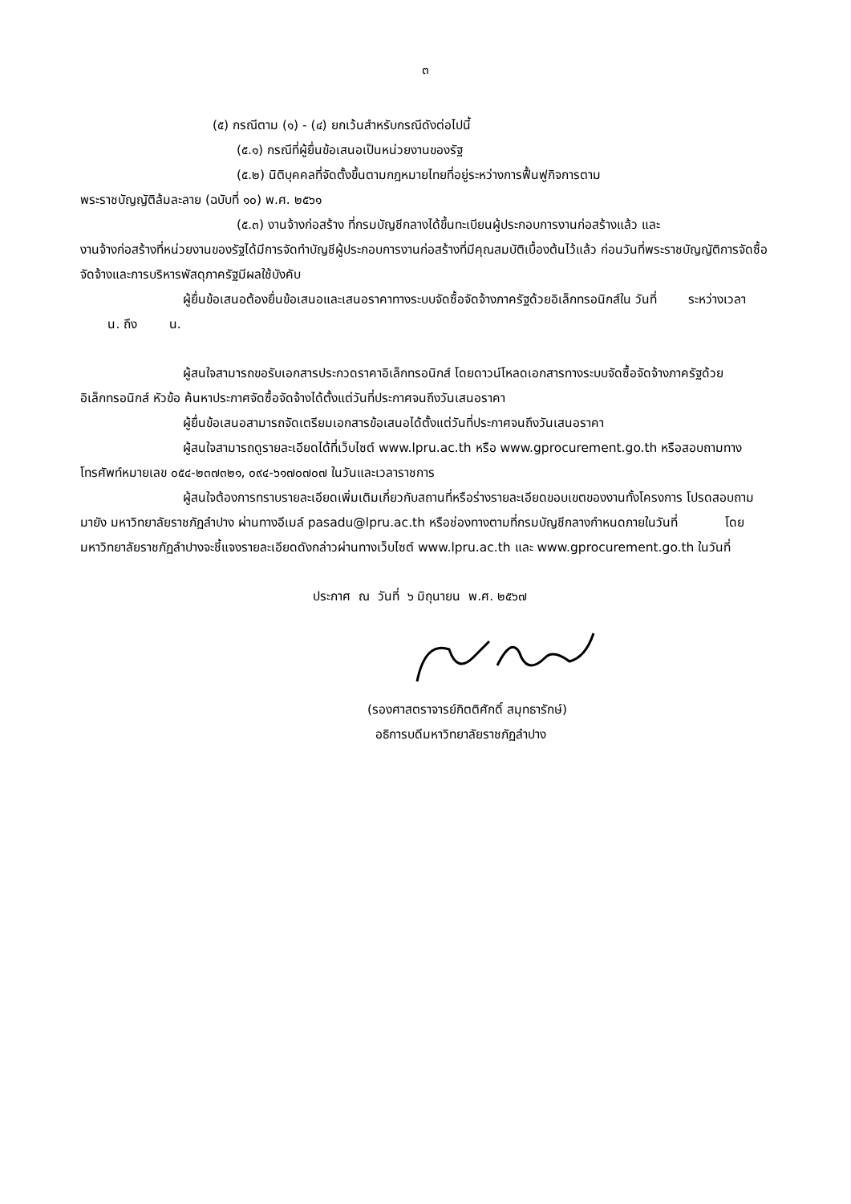๓
(๕) กรณีตาม (๑) - (๔) ยกเว้นสำหรับกรณีดังต่อไปนี้
(๕.๑) กรณีที่ผู้ยื่นข้อเสนอเป็นหน่วยงานของรัฐ
(๕.๒) นิติบุคคลที่จัดตั้งขึ้นตามกฎหมายไทยที่อยู่ระหว่างการฟื้นฟูกิจการตาม
พระราชบัญญัติล้มละลาย (ฉบับที่ ๑๐) พ.ศ. ๒๕๖๑
(๕.๓) งานจ้างก่อสร้าง ที่กรมบัญชีกลางได้ขึ้นทะเบียนผู้ประกอบการงานก่อสร้างแล้ว และ
งานจ้างก่อสร้างที่หน่วยงานของรัฐได้มีการจัดทำบัญชีผู้ประกอบการงานก่อสร้างที่มีคุณสมบัติเบื้องต้นไว้แล้ว ก่อนวันที่พระราชบัญญัติการจัดซื้อจัดจ้างและการบริหารพัสดุภาครัฐมีผลใช้บังคับ
ผู้ยื่นข้อเสนอต้องยื่นข้อเสนอและเสนอราคาทางระบบจัดซื้อจัดจ้างภาครัฐด้วยอิเล็กทรอนิกส์ใน วันที่ ระหว่างเวลา น. ถึง น.
ผู้สนใจสามารถขอรับเอกสารประกวดราคาอิเล็กทรอนิกส์ โดยดาวน์โหลดเอกสารทางระบบจัดซื้อจัดจ้างภาครัฐด้วยอิเล็กทรอนิกส์ หัวข้อ ค้นหาประกาศจัดซื้อจัดจ้างได้ตั้งแต่วันที่ประกาศจนถึงวันเสนอราคา
ผู้ยื่นข้อเสนอสามารถจัดเตรียมเอกสารข้อเสนอได้ตั้งแต่วันที่ประกาศจนถึงวันเสนอราคา
ผู้สนใจสามารถดูรายละเอียดได้ที่เว็บไซต์ www.lpru.ac.th หรือ www.gprocurement.go.th หรือสอบถามทางโทรศัพท์หมายเลข ๐๕๔-๒๓๗๓๒๑, ๐๙๔-๖๑๗๐๗๐๗ ในวันและเวลาราชการ
ผู้สนใจต้องการทราบรายละเอียดเพิ่มเติมเกี่ยวกับสถานที่หรือร่างรายละเอียดขอบเขตของงานทั้งโครงการ โปรดสอบถามมายัง มหาวิทยาลัยราชภัฏลำปาง ผ่านทางอีเมล์ pasadu@lpru.ac.th หรือช่องทางตามที่กรมบัญชีกลางกำหนดภายในวันที่ โดยมหาวิทยาลัยราชภัฏลำปางจะชี้แจงรายละเอียดดังกล่าวผ่านทางเว็บไซต์ www.lpru.ac.th และ www.gprocurement.go.th ในวันที่
ประกาศ ณ วันที่ ๖ มิถุนายน พ.ศ. ๒๕๖๗
(รองศาสตราจารย์กิตติศักดิ์ สมุทธารักษ์)
อธิการบดีมหาวิทยาลัยราชภัฏลำปาง